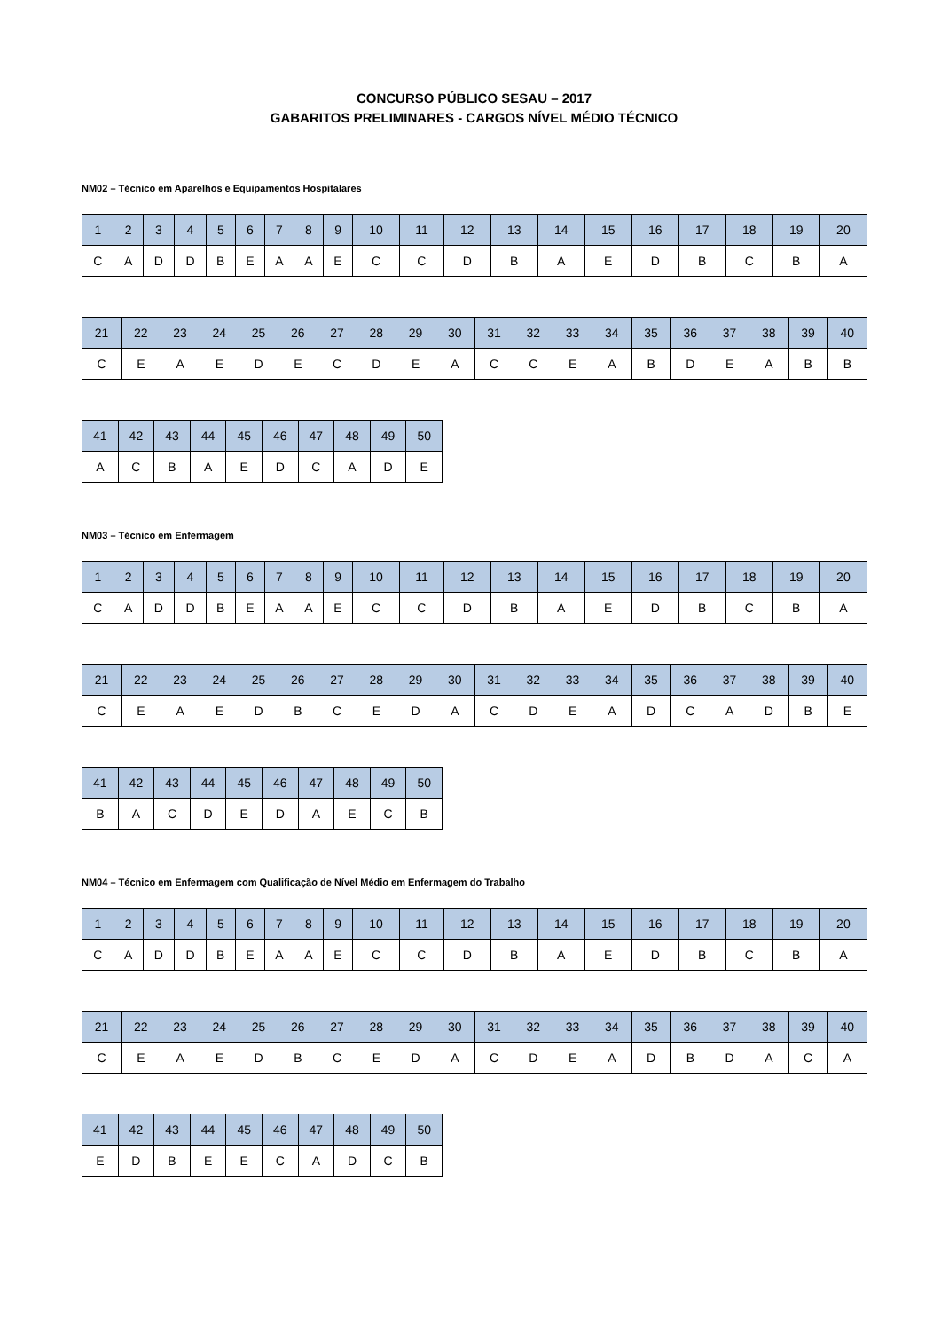CONCURSO PÚBLICO SESAU – 2017
GABARITOS PRELIMINARES - CARGOS NÍVEL MÉDIO TÉCNICO
NM02 – Técnico em Aparelhos e Equipamentos Hospitalares
| 1 | 2 | 3 | 4 | 5 | 6 | 7 | 8 | 9 | 10 | 11 | 12 | 13 | 14 | 15 | 16 | 17 | 18 | 19 | 20 |
| --- | --- | --- | --- | --- | --- | --- | --- | --- | --- | --- | --- | --- | --- | --- | --- | --- | --- | --- | --- |
| C | A | D | D | B | E | A | A | E | C | C | D | B | A | E | D | B | C | B | A |
| 21 | 22 | 23 | 24 | 25 | 26 | 27 | 28 | 29 | 30 | 31 | 32 | 33 | 34 | 35 | 36 | 37 | 38 | 39 | 40 |
| --- | --- | --- | --- | --- | --- | --- | --- | --- | --- | --- | --- | --- | --- | --- | --- | --- | --- | --- | --- |
| C | E | A | E | D | E | C | D | E | A | C | C | E | A | B | D | E | A | B | B |
| 41 | 42 | 43 | 44 | 45 | 46 | 47 | 48 | 49 | 50 |
| --- | --- | --- | --- | --- | --- | --- | --- | --- | --- |
| A | C | B | A | E | D | C | A | D | E |
NM03 – Técnico em Enfermagem
| 1 | 2 | 3 | 4 | 5 | 6 | 7 | 8 | 9 | 10 | 11 | 12 | 13 | 14 | 15 | 16 | 17 | 18 | 19 | 20 |
| --- | --- | --- | --- | --- | --- | --- | --- | --- | --- | --- | --- | --- | --- | --- | --- | --- | --- | --- | --- |
| C | A | D | D | B | E | A | A | E | C | C | D | B | A | E | D | B | C | B | A |
| 21 | 22 | 23 | 24 | 25 | 26 | 27 | 28 | 29 | 30 | 31 | 32 | 33 | 34 | 35 | 36 | 37 | 38 | 39 | 40 |
| --- | --- | --- | --- | --- | --- | --- | --- | --- | --- | --- | --- | --- | --- | --- | --- | --- | --- | --- | --- |
| C | E | A | E | D | B | C | E | D | A | C | D | E | A | D | C | A | D | B | E |
| 41 | 42 | 43 | 44 | 45 | 46 | 47 | 48 | 49 | 50 |
| --- | --- | --- | --- | --- | --- | --- | --- | --- | --- |
| B | A | C | D | E | D | A | E | C | B |
NM04 – Técnico em Enfermagem com Qualificação de Nível Médio em Enfermagem do Trabalho
| 1 | 2 | 3 | 4 | 5 | 6 | 7 | 8 | 9 | 10 | 11 | 12 | 13 | 14 | 15 | 16 | 17 | 18 | 19 | 20 |
| --- | --- | --- | --- | --- | --- | --- | --- | --- | --- | --- | --- | --- | --- | --- | --- | --- | --- | --- | --- |
| C | A | D | D | B | E | A | A | E | C | C | D | B | A | E | D | B | C | B | A |
| 21 | 22 | 23 | 24 | 25 | 26 | 27 | 28 | 29 | 30 | 31 | 32 | 33 | 34 | 35 | 36 | 37 | 38 | 39 | 40 |
| --- | --- | --- | --- | --- | --- | --- | --- | --- | --- | --- | --- | --- | --- | --- | --- | --- | --- | --- | --- |
| C | E | A | E | D | B | C | E | D | A | C | D | E | A | D | B | D | A | C | A |
| 41 | 42 | 43 | 44 | 45 | 46 | 47 | 48 | 49 | 50 |
| --- | --- | --- | --- | --- | --- | --- | --- | --- | --- |
| E | D | B | E | E | C | A | D | C | B |